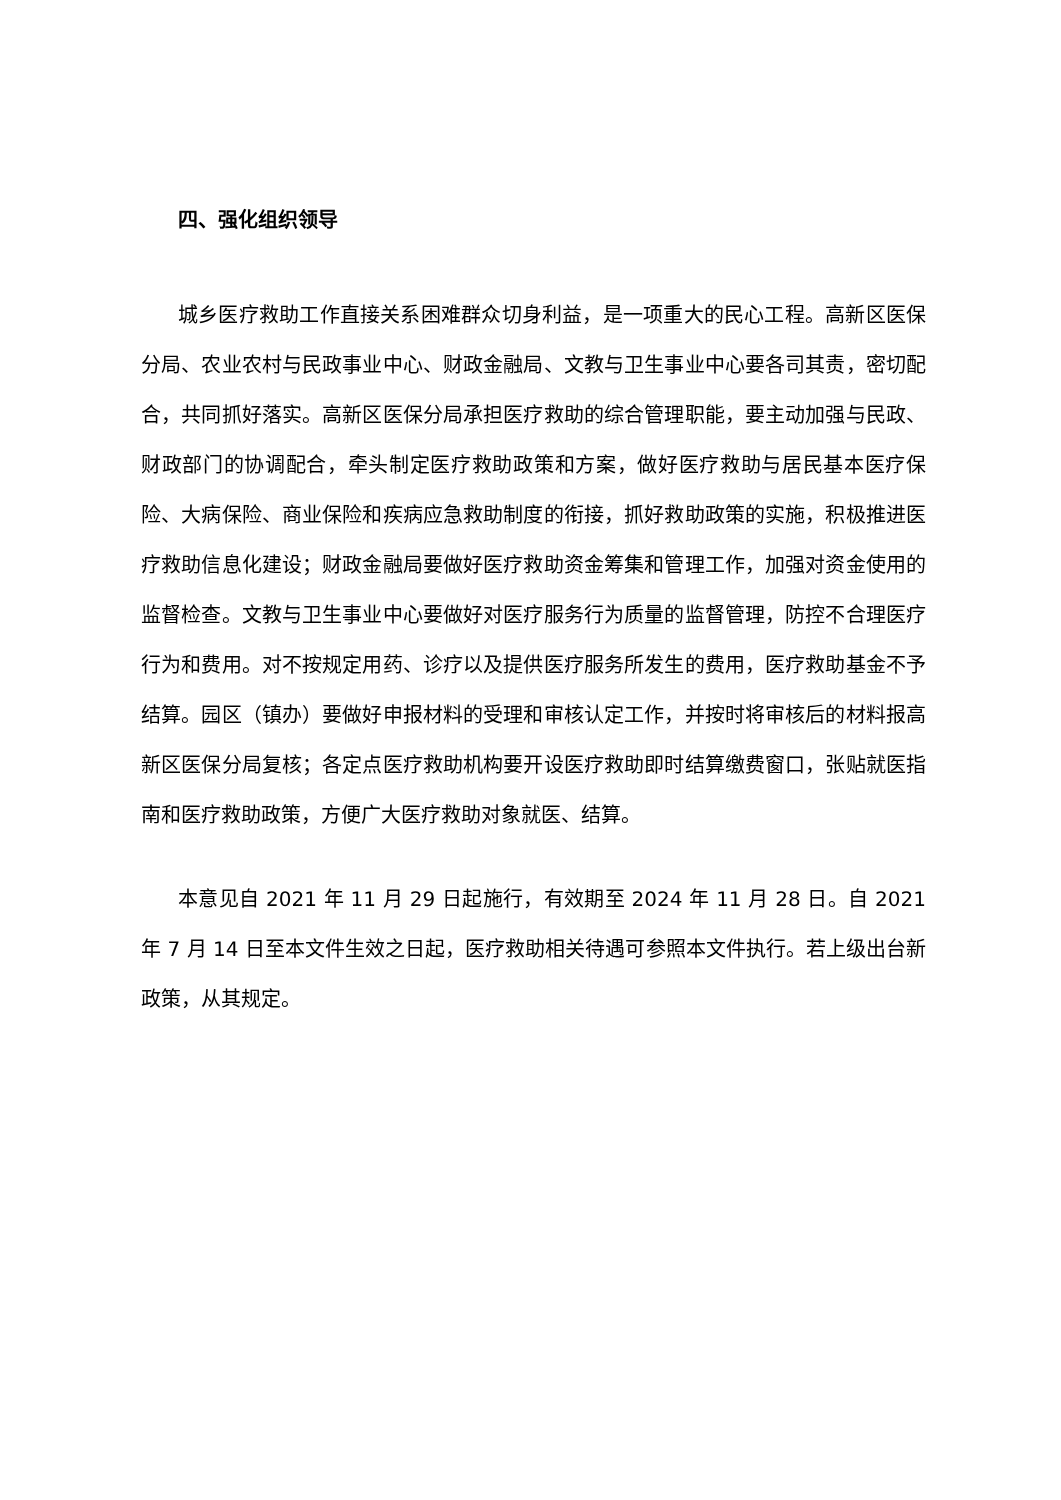四、强化组织领导
城乡医疗救助工作直接关系困难群众切身利益，是一项重大的民心工程。高新区医保分局、农业农村与民政事业中心、财政金融局、文教与卫生事业中心要各司其责，密切配合，共同抓好落实。高新区医保分局承担医疗救助的综合管理职能，要主动加强与民政、财政部门的协调配合，牵头制定医疗救助政策和方案，做好医疗救助与居民基本医疗保险、大病保险、商业保险和疾病应急救助制度的衔接，抓好救助政策的实施，积极推进医疗救助信息化建设；财政金融局要做好医疗救助资金筹集和管理工作，加强对资金使用的监督检查。文教与卫生事业中心要做好对医疗服务行为质量的监督管理，防控不合理医疗行为和费用。对不按规定用药、诊疗以及提供医疗服务所发生的费用，医疗救助基金不予结算。园区（镇办）要做好申报材料的受理和审核认定工作，并按时将审核后的材料报高新区医保分局复核；各定点医疗救助机构要开设医疗救助即时结算缴费窗口，张贴就医指南和医疗救助政策，方便广大医疗救助对象就医、结算。
本意见自 2021 年 11 月 29 日起施行，有效期至 2024 年 11 月 28 日。自 2021 年 7 月 14 日至本文件生效之日起，医疗救助相关待遇可参照本文件执行。若上级出台新政策，从其规定。